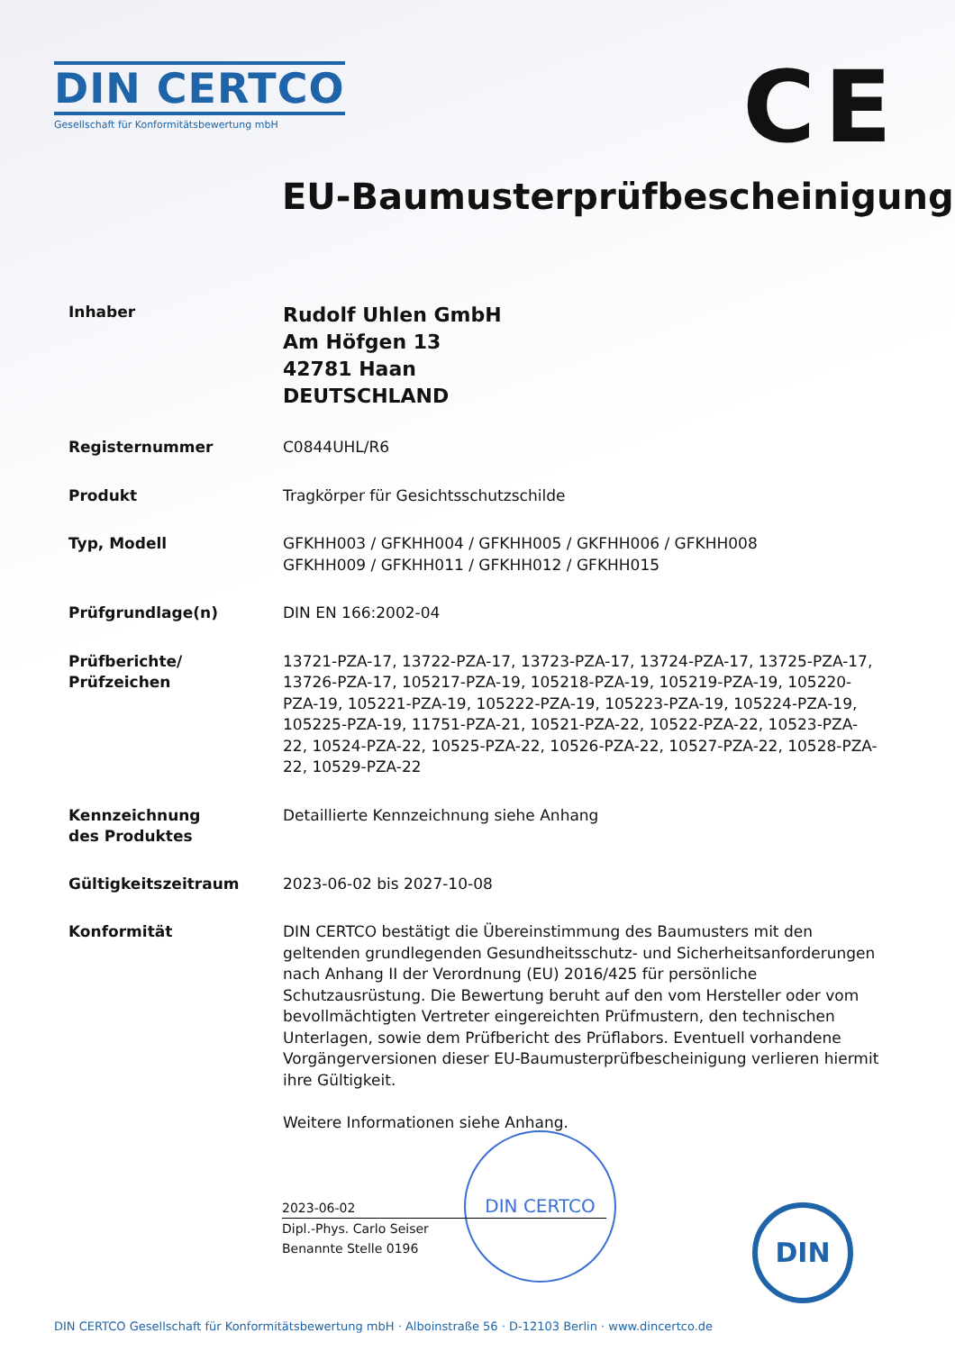DIN CERTCO
Gesellschaft für Konformitätsbewertung mbH
CE
EU-Baumusterprüfbescheinigung
Inhaber
Rudolf Uhlen GmbH
Am Höfgen 13
42781 Haan
DEUTSCHLAND
Registernummer
C0844UHL/R6
Produkt
Tragkörper für Gesichtsschutzschilde
Typ, Modell
GFKHH003 / GFKHH004 / GFKHH005 / GKFHH006 / GFKHH008
GFKHH009 / GFKHH011 / GFKHH012 / GFKHH015
Prüfgrundlage(n)
DIN EN 166:2002-04
Prüfberichte/
Prüfzeichen
13721-PZA-17, 13722-PZA-17, 13723-PZA-17, 13724-PZA-17, 13725-PZA-17, 13726-PZA-17, 105217-PZA-19, 105218-PZA-19, 105219-PZA-19, 105220-PZA-19, 105221-PZA-19, 105222-PZA-19, 105223-PZA-19, 105224-PZA-19, 105225-PZA-19, 11751-PZA-21, 10521-PZA-22, 10522-PZA-22, 10523-PZA-22, 10524-PZA-22, 10525-PZA-22, 10526-PZA-22, 10527-PZA-22, 10528-PZA-22, 10529-PZA-22
Kennzeichnung
des Produktes
Detaillierte Kennzeichnung siehe Anhang
Gültigkeitszeitraum
2023-06-02 bis 2027-10-08
Konformität
DIN CERTCO bestätigt die Übereinstimmung des Baumusters mit den geltenden grundlegenden Gesundheitsschutz- und Sicherheitsanforderungen nach Anhang II der Verordnung (EU) 2016/425 für persönliche Schutzausrüstung. Die Bewertung beruht auf den vom Hersteller oder vom bevollmächtigten Vertreter eingereichten Prüfmustern, den technischen Unterlagen, sowie dem Prüfbericht des Prüflabors. Eventuell vorhandene Vorgängerversionen dieser EU-Baumusterprüfbescheinigung verlieren hiermit ihre Gültigkeit.
Weitere Informationen siehe Anhang.
DIN CERTCO
2023-06-02
Dipl.-Phys. Carlo Seiser
Benannte Stelle 0196
DIN
DIN CERTCO Gesellschaft für Konformitätsbewertung mbH · Alboinstraße 56 · D-12103 Berlin · www.dincertco.de